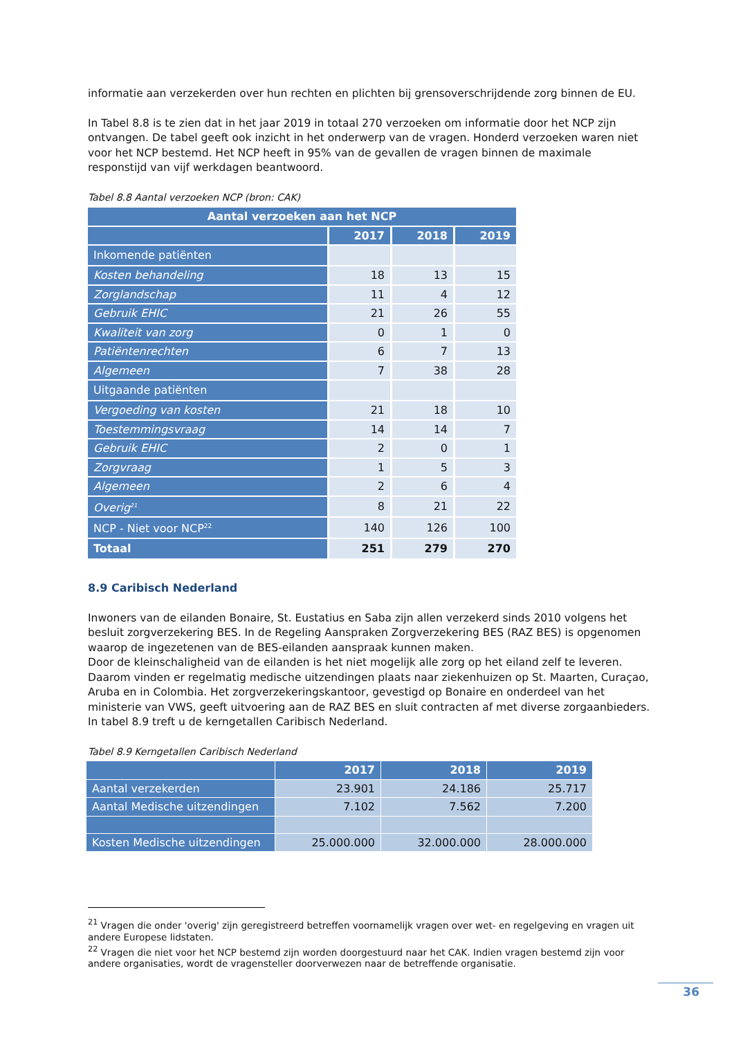informatie aan verzekerden over hun rechten en plichten bij grensoverschrijdende zorg binnen de EU.
In Tabel 8.8 is te zien dat in het jaar 2019 in totaal 270 verzoeken om informatie door het NCP zijn ontvangen. De tabel geeft ook inzicht in het onderwerp van de vragen. Honderd verzoeken waren niet voor het NCP bestemd. Het NCP heeft in 95% van de gevallen de vragen binnen de maximale responstijd van vijf werkdagen beantwoord.
Tabel 8.8 Aantal verzoeken NCP (bron: CAK)
| Aantal verzoeken aan het NCP | | | |
| --- | --- | --- | --- |
| | 2017 | 2018 | 2019 |
| Inkomende patiënten | | | |
| Kosten behandeling | 18 | 13 | 15 |
| Zorglandschap | 11 | 4 | 12 |
| Gebruik EHIC | 21 | 26 | 55 |
| Kwaliteit van zorg | 0 | 1 | 0 |
| Patiëntenrechten | 6 | 7 | 13 |
| Algemeen | 7 | 38 | 28 |
| Uitgaande patiënten | | | |
| Vergoeding van kosten | 21 | 18 | 10 |
| Toestemmingsvraag | 14 | 14 | 7 |
| Gebruik EHIC | 2 | 0 | 1 |
| Zorgvraag | 1 | 5 | 3 |
| Algemeen | 2 | 6 | 4 |
| Overig<sup>21</sup> | 8 | 21 | 22 |
| NCP - Niet voor NCP<sup>22</sup> | 140 | 126 | 100 |
| Totaal | 251 | 279 | 270 |
8.9 Caribisch Nederland
Inwoners van de eilanden Bonaire, St. Eustatius en Saba zijn allen verzekerd sinds 2010 volgens het besluit zorgverzekering BES. In de Regeling Aanspraken Zorgverzekering BES (RAZ BES) is opgenomen waarop de ingezetenen van de BES-eilanden aanspraak kunnen maken.
Door de kleinschaligheid van de eilanden is het niet mogelijk alle zorg op het eiland zelf te leveren. Daarom vinden er regelmatig medische uitzendingen plaats naar ziekenhuizen op St. Maarten, Curaçao, Aruba en in Colombia. Het zorgverzekeringskantoor, gevestigd op Bonaire en onderdeel van het ministerie van VWS, geeft uitvoering aan de RAZ BES en sluit contracten af met diverse zorgaanbieders. In tabel 8.9 treft u de kerngetallen Caribisch Nederland.
Tabel 8.9 Kerngetallen Caribisch Nederland
| | 2017 | 2018 | 2019 |
| --- | --- | --- | --- |
| Aantal verzekerden | 23.901 | 24.186 | 25.717 |
| Aantal Medische uitzendingen | 7.102 | 7.562 | 7.200 |
| Kosten Medische uitzendingen | 25.000.000 | 32.000.000 | 28.000.000 |
<sup>21</sup> Vragen die onder 'overig' zijn geregistreerd betreffen voornamelijk vragen over wet- en regelgeving en vragen uit andere Europese lidstaten.
<sup>22</sup> Vragen die niet voor het NCP bestemd zijn worden doorgestuurd naar het CAK. Indien vragen bestemd zijn voor andere organisaties, wordt de vragensteller doorverwezen naar de betreffende organisatie.
36